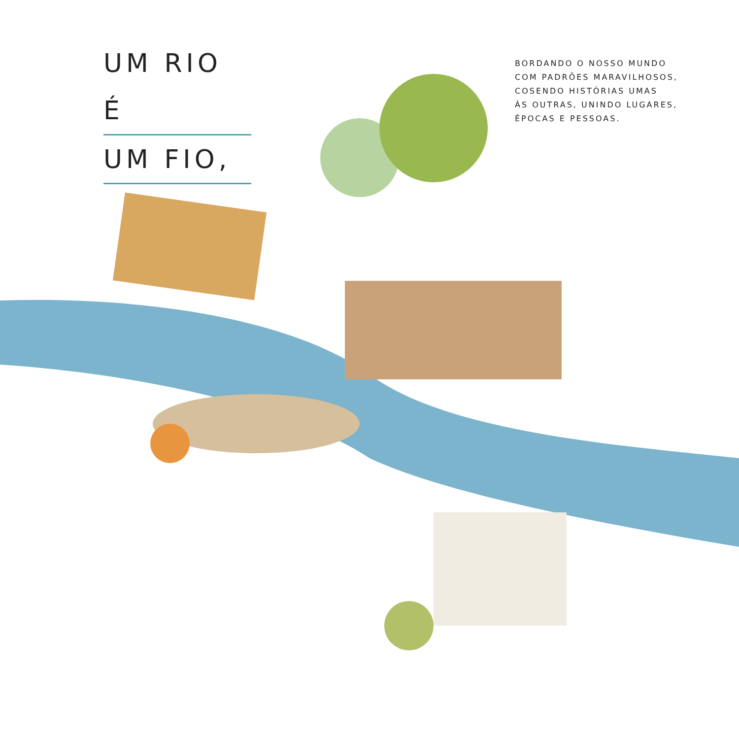UM RIO É
UM FIO,
BORDANDO O NOSSO MUNDO
COM PADRÕES MARAVILHOSOS,
COSENDO HISTÓRIAS UMAS
ÀS OUTRAS, UNINDO LUGARES,
ÉPOCAS E PESSOAS.